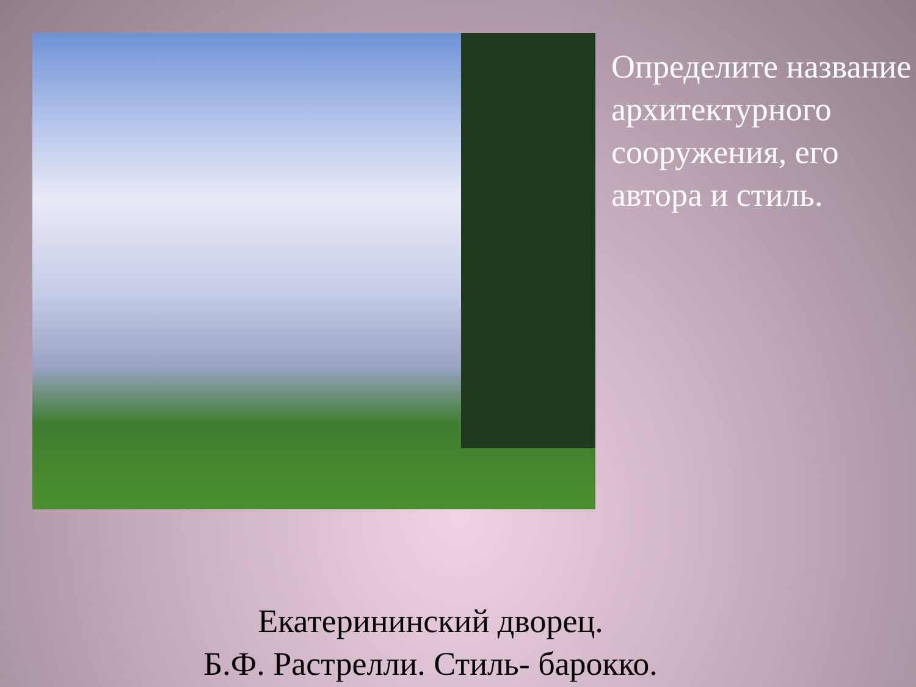Определите название архитектурного сооружения, его автора и стиль.
Екатерининский дворец.
Б.Ф. Растрелли. Стиль- барокко.